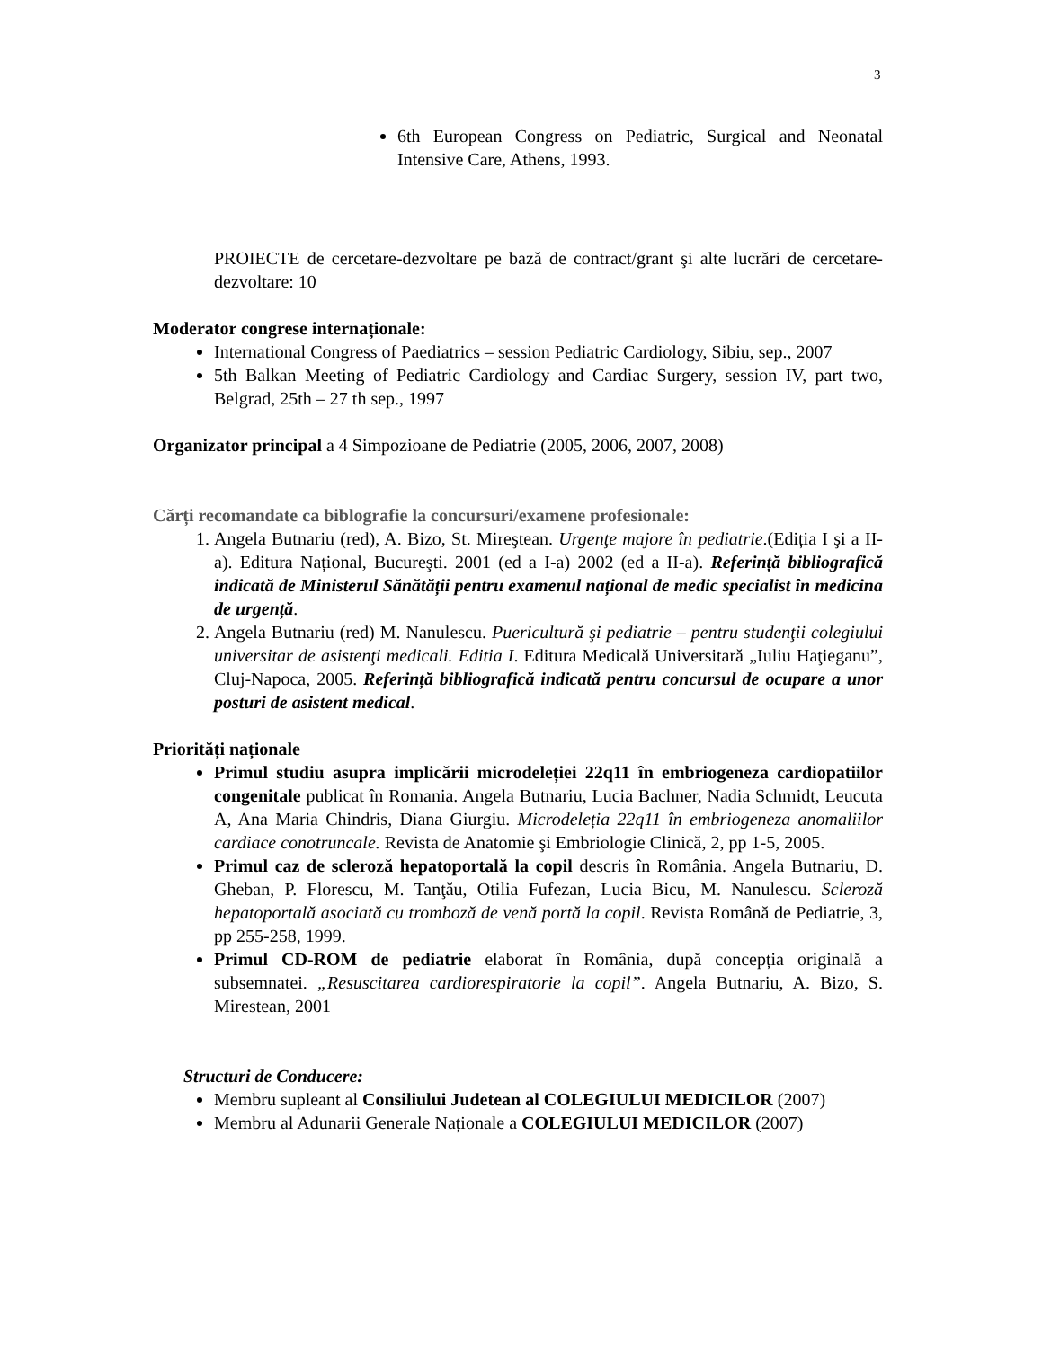3
6th European Congress on Pediatric, Surgical and Neonatal Intensive Care, Athens, 1993.
PROIECTE de cercetare-dezvoltare pe bază de contract/grant şi alte lucrări de cercetare-dezvoltare: 10
Moderator congrese internaționale:
International Congress of Paediatrics – session Pediatric Cardiology, Sibiu, sep., 2007
5th Balkan Meeting of Pediatric Cardiology and Cardiac Surgery, session IV, part two, Belgrad, 25th – 27 th sep., 1997
Organizator principal a 4 Simpozioane de Pediatrie (2005, 2006, 2007, 2008)
Cărți recomandate ca biblografie la concursuri/examene profesionale:
1. Angela Butnariu (red), A. Bizo, St. Mireştean. Urgenţe majore în pediatrie.(Ediția I şi a II-a). Editura Național, Bucureşti. 2001 (ed a I-a) 2002 (ed a II-a). Referință bibliografică indicată de Ministerul Sănătății pentru examenul național de medic specialist în medicina de urgență.
2. Angela Butnariu (red) M. Nanulescu. Puericultură şi pediatrie – pentru studenţii colegiului universitar de asistenţi medicali. Editia I. Editura Medicală Universitară „Iuliu Haţieganu”, Cluj-Napoca, 2005. Referință bibliografică indicată pentru concursul de ocupare a unor posturi de asistent medical.
Priorități naționale
Primul studiu asupra implicării microdeleției 22q11 în embriogeneza cardiopatiilor congenitale publicat în Romania. Angela Butnariu, Lucia Bachner, Nadia Schmidt, Leucuta A, Ana Maria Chindris, Diana Giurgiu. Microdeleția 22q11 în embriogeneza anomaliilor cardiace conotruncale. Revista de Anatomie şi Embriologie Clinică, 2, pp 1-5, 2005.
Primul caz de scleroză hepatoportală la copil descris în România. Angela Butnariu, D. Gheban, P. Florescu, M. Tanţău, Otilia Fufezan, Lucia Bicu, M. Nanulescu. Scleroză hepatoportală asociată cu tromboză de venă portă la copil. Revista Română de Pediatrie, 3, pp 255-258, 1999.
Primul CD-ROM de pediatrie elaborat în România, după concepția originală a subsemnatei. „Resuscitarea cardiorespiratorie la copil”. Angela Butnariu, A. Bizo, S. Mirestean, 2001
Structuri de Conducere:
Membru supleant al Consiliului Judetean al COLEGIULUI MEDICILOR (2007)
Membru al Adunarii Generale Naționale a COLEGIULUI MEDICILOR (2007)